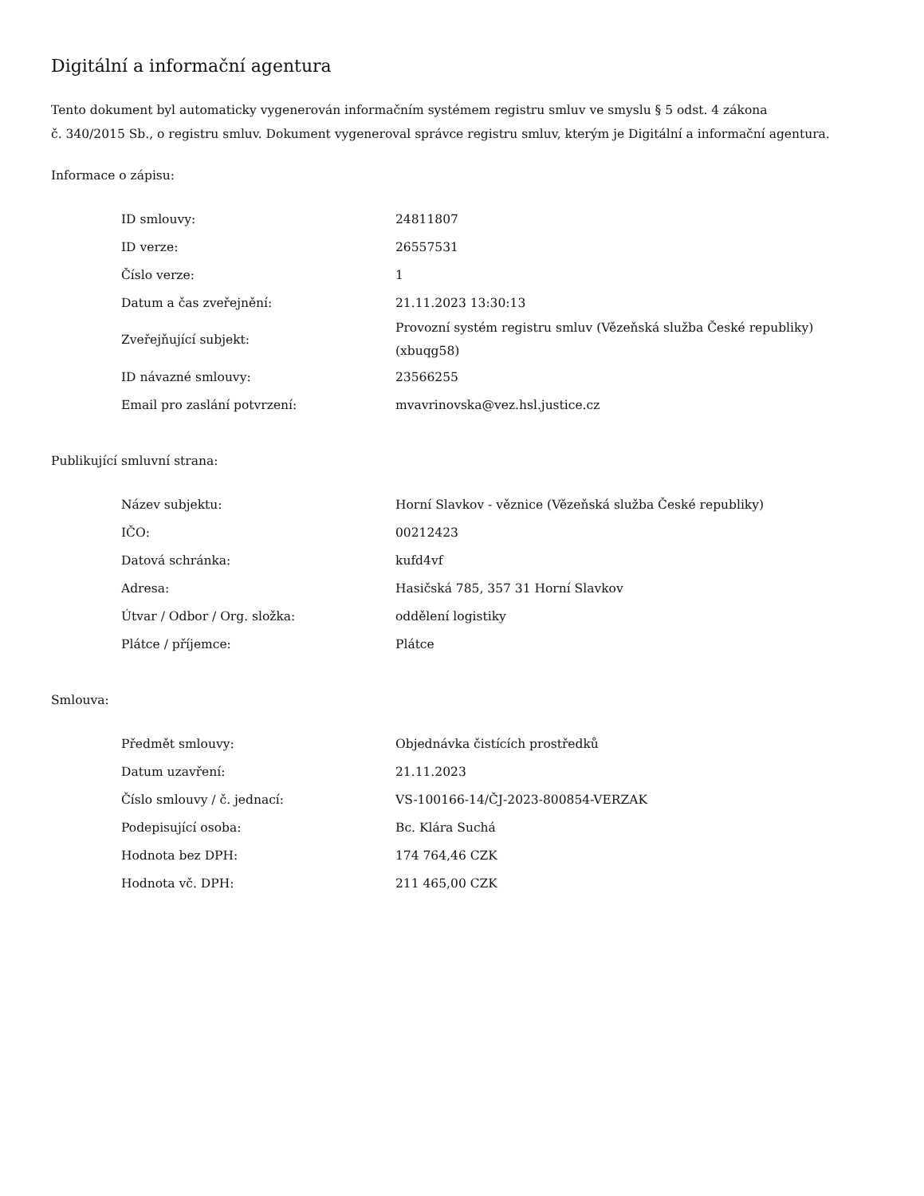Digitální a informační agentura
Tento dokument byl automaticky vygenerován informačním systémem registru smluv ve smyslu § 5 odst. 4 zákona
č. 340/2015 Sb., o registru smluv. Dokument vygeneroval správce registru smluv, kterým je Digitální a informační agentura.
Informace o zápisu:
| ID smlouvy: | 24811807 |
| ID verze: | 26557531 |
| Číslo verze: | 1 |
| Datum a čas zveřejnění: | 21.11.2023 13:30:13 |
| Zveřejňující subjekt: | Provozní systém registru smluv (Vězeňská služba České republiky) (xbuqg58) |
| ID návazné smlouvy: | 23566255 |
| Email pro zaslání potvrzení: | mvavrinovska@vez.hsl.justice.cz |
Publikující smluvní strana:
| Název subjektu: | Horní Slavkov - věznice (Vězeňská služba České republiky) |
| IČO: | 00212423 |
| Datová schránka: | kufd4vf |
| Adresa: | Hasičská 785, 357 31 Horní Slavkov |
| Útvar / Odbor / Org. složka: | oddělení logistiky |
| Plátce / příjemce: | Plátce |
Smlouva:
| Předmět smlouvy: | Objednávka čistících prostředků |
| Datum uzavření: | 21.11.2023 |
| Číslo smlouvy / č. jednací: | VS-100166-14/ČJ-2023-800854-VERZAK |
| Podepisující osoba: | Bc. Klára Suchá |
| Hodnota bez DPH: | 174 764,46 CZK |
| Hodnota vč. DPH: | 211 465,00 CZK |